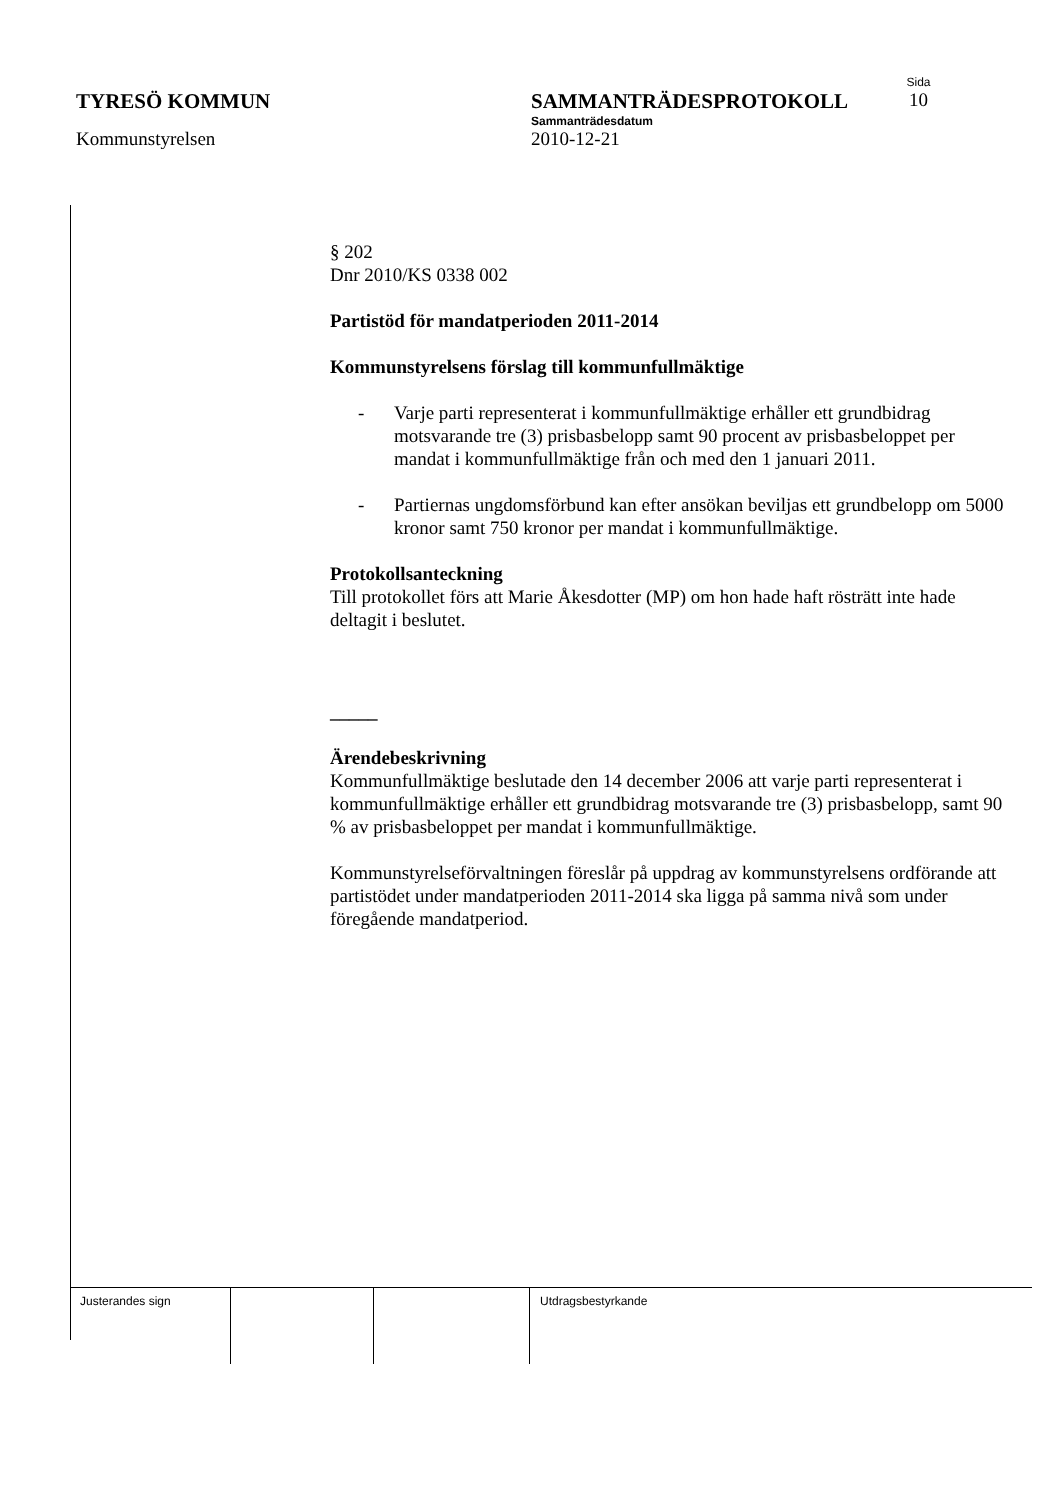Sida
TYRESÖ KOMMUN SAMMANTRÄDESPROTOKOLL 10
Sammanträdesdatum
Kommunstyrelsen 2010-12-21
§ 202
Dnr 2010/KS 0338 002
Partistöd för mandatperioden 2011-2014
Kommunstyrelsens förslag till kommunfullmäktige
- Varje parti representerat i kommunfullmäktige erhåller ett grundbidrag motsvarande tre (3) prisbasbelopp samt 90 procent av prisbasbeloppet per mandat i kommunfullmäktige från och med den 1 januari 2011.
- Partiernas ungdomsförbund kan efter ansökan beviljas ett grundbelopp om 5000 kronor samt 750 kronor per mandat i kommunfullmäktige.
Protokollsanteckning
Till protokollet förs att Marie Åkesdotter (MP) om hon hade haft rösträtt inte hade deltagit i beslutet.
_____
Ärendebeskrivning
Kommunfullmäktige beslutade den 14 december 2006 att varje parti representerat i kommunfullmäktige erhåller ett grundbidrag motsvarande tre (3) prisbasbelopp, samt 90 % av prisbasbeloppet per mandat i kommunfullmäktige.
Kommunstyrelseförvaltningen föreslår på uppdrag av kommunstyrelsens ordförande att partistödet under mandatperioden 2011-2014 ska ligga på samma nivå som under föregående mandatperiod.
| Justerandes sign | | | Utdragsbestyrkande |